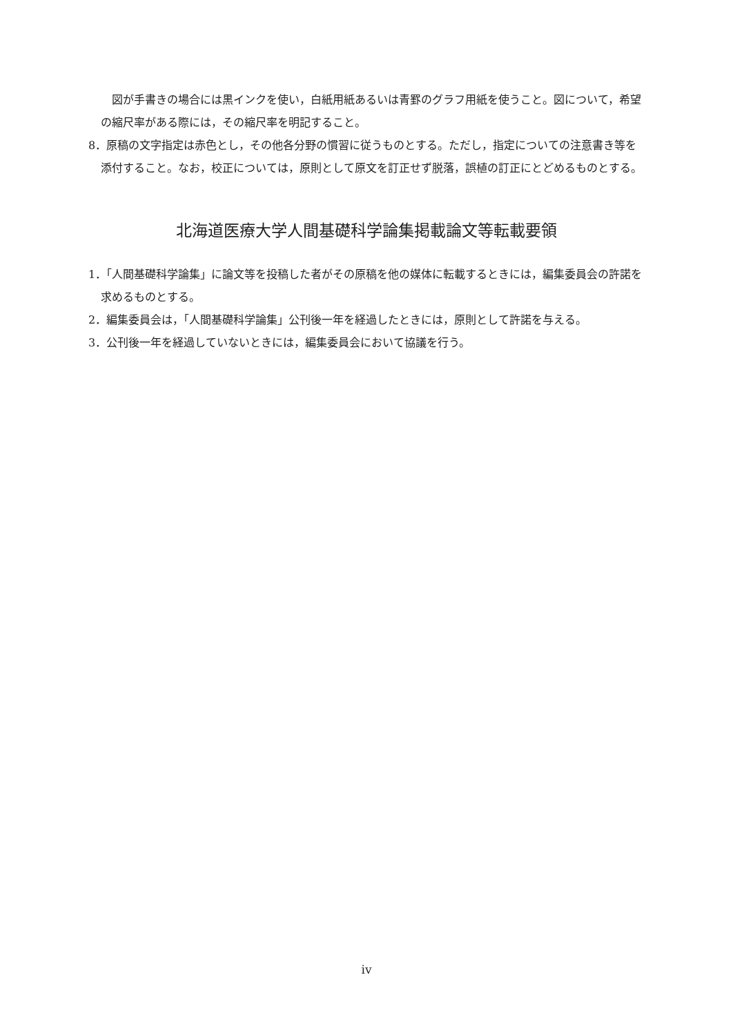図が手書きの場合には黒インクを使い，白紙用紙あるいは青罫のグラフ用紙を使うこと。図について，希望の縮尺率がある際には，その縮尺率を明記すること。
8．原稿の文字指定は赤色とし，その他各分野の慣習に従うものとする。ただし，指定についての注意書き等を添付すること。なお，校正については，原則として原文を訂正せず脱落，誤植の訂正にとどめるものとする。
北海道医療大学人間基礎科学論集掲載論文等転載要領
1．「人間基礎科学論集」に論文等を投稿した者がその原稿を他の媒体に転載するときには，編集委員会の許諾を求めるものとする。
2．編集委員会は，「人間基礎科学論集」公刊後一年を経過したときには，原則として許諾を与える。
3．公刊後一年を経過していないときには，編集委員会において協議を行う。
iv